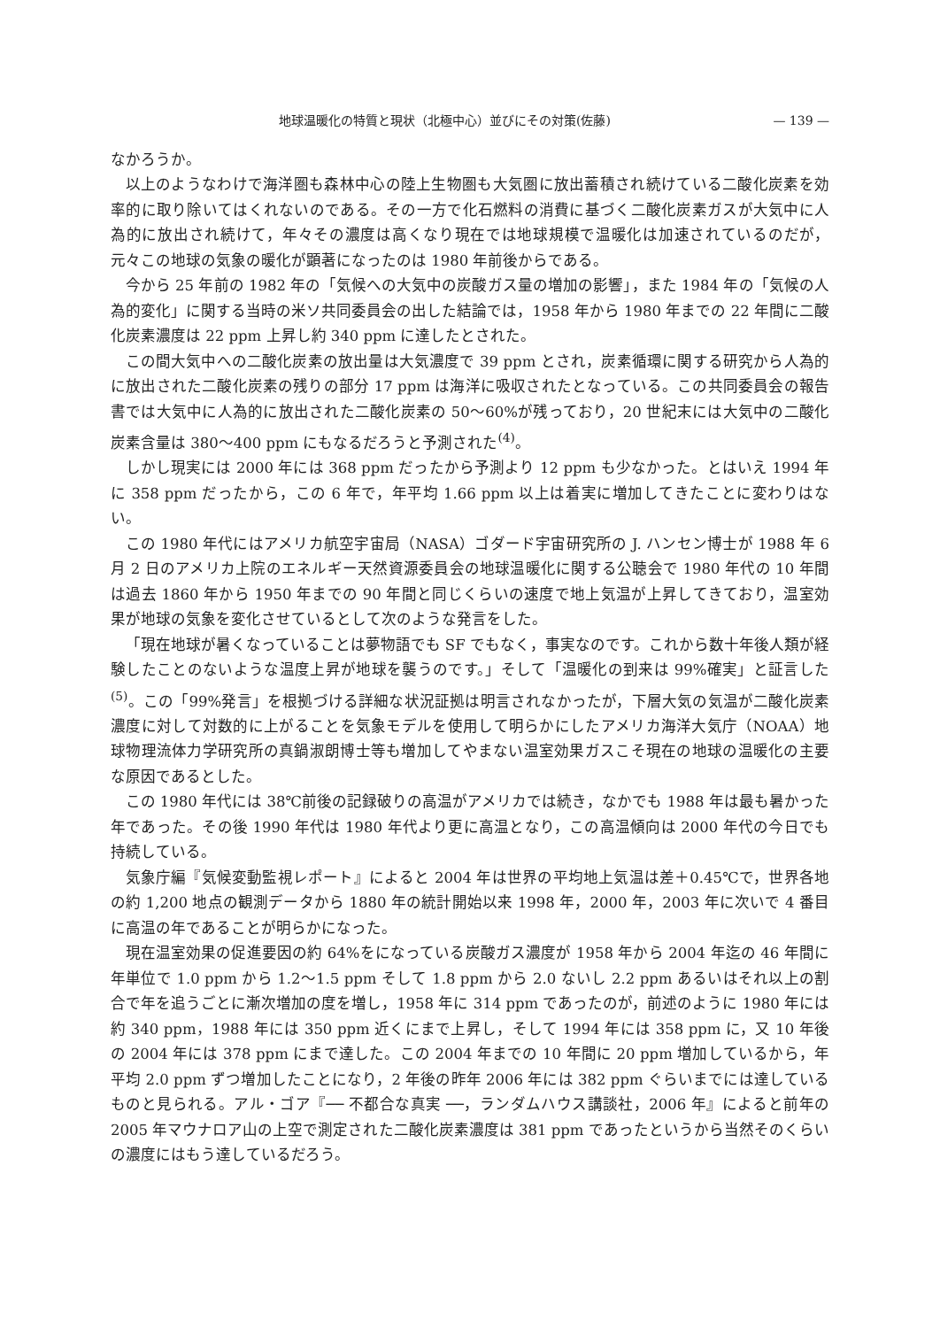地球温暖化の特質と現状（北極中心）並びにその対策(佐藤) — 139 —
なかろうか。
以上のようなわけで海洋圏も森林中心の陸上生物圏も大気圏に放出蓄積され続けている二酸化炭素を効率的に取り除いてはくれないのである。その一方で化石燃料の消費に基づく二酸化炭素ガスが大気中に人為的に放出され続けて，年々その濃度は高くなり現在では地球規模で温暖化は加速されているのだが，元々この地球の気象の暖化が顕著になったのは 1980 年前後からである。
今から 25 年前の 1982 年の「気候への大気中の炭酸ガス量の増加の影響」，また 1984 年の「気候の人為的変化」に関する当時の米ソ共同委員会の出した結論では，1958 年から 1980 年までの 22 年間に二酸化炭素濃度は 22 ppm 上昇し約 340 ppm に達したとされた。
この間大気中への二酸化炭素の放出量は大気濃度で 39 ppm とされ，炭素循環に関する研究から人為的に放出された二酸化炭素の残りの部分 17 ppm は海洋に吸収されたとなっている。この共同委員会の報告書では大気中に人為的に放出された二酸化炭素の 50～60%が残っており，20 世紀末には大気中の二酸化炭素含量は 380～400 ppm にもなるだろうと予測された<sup>(4)</sup>。
しかし現実には 2000 年には 368 ppm だったから予測より 12 ppm も少なかった。とはいえ 1994 年に 358 ppm だったから，この 6 年で，年平均 1.66 ppm 以上は着実に増加してきたことに変わりはない。
この 1980 年代にはアメリカ航空宇宙局（NASA）ゴダード宇宙研究所の J. ハンセン博士が 1988 年 6 月 2 日のアメリカ上院のエネルギー天然資源委員会の地球温暖化に関する公聴会で 1980 年代の 10 年間は過去 1860 年から 1950 年までの 90 年間と同じくらいの速度で地上気温が上昇してきており，温室効果が地球の気象を変化させているとして次のような発言をした。
「現在地球が暑くなっていることは夢物語でも SF でもなく，事実なのです。これから数十年後人類が経験したことのないような温度上昇が地球を襲うのです。」そして「温暖化の到来は 99%確実」と証言した<sup>(5)</sup>。この「99%発言」を根拠づける詳細な状況証拠は明言されなかったが，下層大気の気温が二酸化炭素濃度に対して対数的に上がることを気象モデルを使用して明らかにしたアメリカ海洋大気庁（NOAA）地球物理流体力学研究所の真鍋淑朗博士等も増加してやまない温室効果ガスこそ現在の地球の温暖化の主要な原因であるとした。
この 1980 年代には 38℃前後の記録破りの高温がアメリカでは続き，なかでも 1988 年は最も暑かった年であった。その後 1990 年代は 1980 年代より更に高温となり，この高温傾向は 2000 年代の今日でも持続している。
気象庁編『気候変動監視レポート』によると 2004 年は世界の平均地上気温は差＋0.45℃で，世界各地の約 1,200 地点の観測データから 1880 年の統計開始以来 1998 年，2000 年，2003 年に次いで 4 番目に高温の年であることが明らかになった。
現在温室効果の促進要因の約 64%をになっている炭酸ガス濃度が 1958 年から 2004 年迄の 46 年間に年単位で 1.0 ppm から 1.2～1.5 ppm そして 1.8 ppm から 2.0 ないし 2.2 ppm あるいはそれ以上の割合で年を追うごとに漸次増加の度を増し，1958 年に 314 ppm であったのが，前述のように 1980 年には約 340 ppm，1988 年には 350 ppm 近くにまで上昇し，そして 1994 年には 358 ppm に，又 10 年後の 2004 年には 378 ppm にまで達した。この 2004 年までの 10 年間に 20 ppm 増加しているから，年平均 2.0 ppm ずつ増加したことになり，2 年後の昨年 2006 年には 382 ppm ぐらいまでには達しているものと見られる。アル・ゴア『── 不都合な真実 ──，ランダムハウス講談社，2006 年』によると前年の 2005 年マウナロア山の上空で測定された二酸化炭素濃度は 381 ppm であったというから当然そのくらいの濃度にはもう達しているだろう。